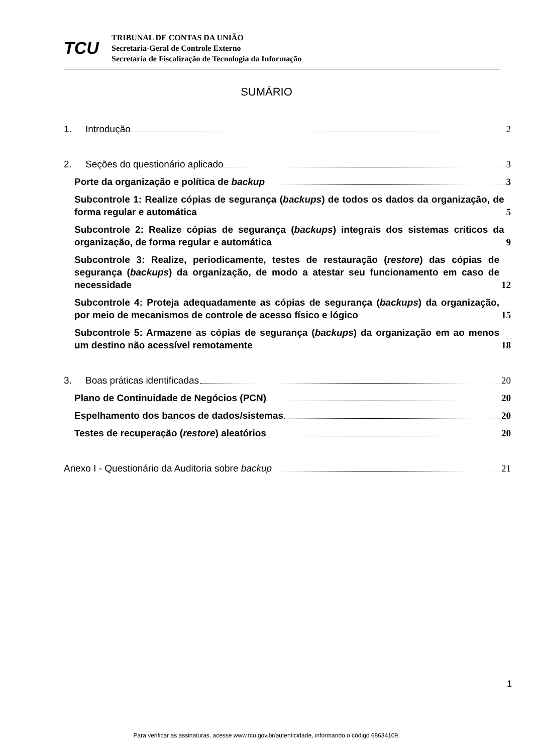TCU
TRIBUNAL DE CONTAS DA UNIÃO
Secretaria-Geral de Controle Externo
Secretaria de Fiscalização de Tecnologia da Informação
SUMÁRIO
1. Introdução 2
2. Seções do questionário aplicado 3
Porte da organização e política de backup 3
Subcontrole 1: Realize cópias de segurança (backups) de todos os dados da organização, de forma regular e automática 5
Subcontrole 2: Realize cópias de segurança (backups) integrais dos sistemas críticos da organização, de forma regular e automática 9
Subcontrole 3: Realize, periodicamente, testes de restauração (restore) das cópias de segurança (backups) da organização, de modo a atestar seu funcionamento em caso de necessidade 12
Subcontrole 4: Proteja adequadamente as cópias de segurança (backups) da organização, por meio de mecanismos de controle de acesso físico e lógico 15
Subcontrole 5: Armazene as cópias de segurança (backups) da organização em ao menos um destino não acessível remotamente 18
3. Boas práticas identificadas 20
Plano de Continuidade de Negócios (PCN) 20
Espelhamento dos bancos de dados/sistemas 20
Testes de recuperação (restore) aleatórios 20
Anexo I - Questionário da Auditoria sobre backup 21
1
Para verificar as assinaturas, acesse www.tcu.gov.br/autenticidade, informando o código 68634109.